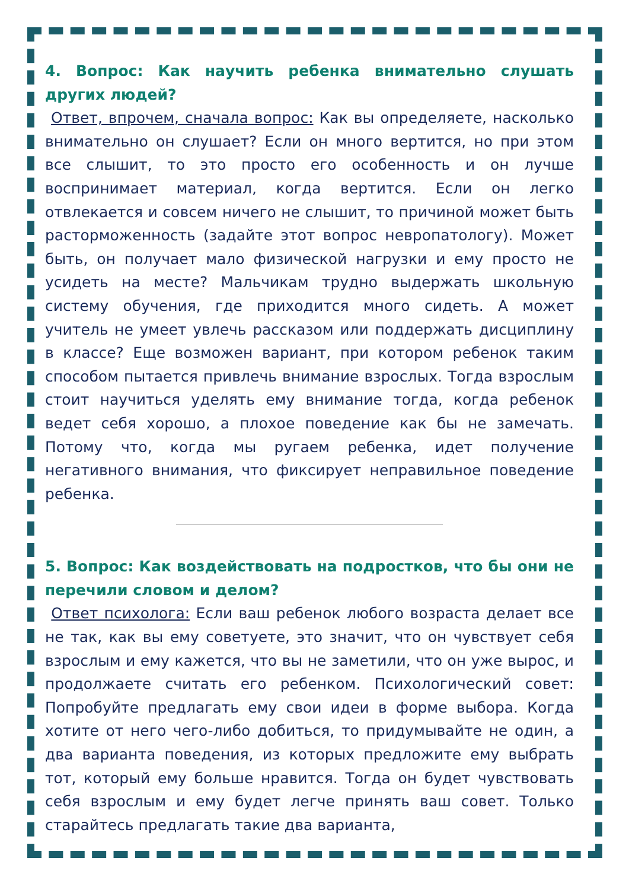4. Вопрос: Как научить ребенка внимательно слушать других людей?
Ответ, впрочем, сначала вопрос: Как вы определяете, насколько внимательно он слушает? Если он много вертится, но при этом все слышит, то это просто его особенность и он лучше воспринимает материал, когда вертится. Если он легко отвлекается и совсем ничего не слышит, то причиной может быть расторможенность (задайте этот вопрос невропатологу). Может быть, он получает мало физической нагрузки и ему просто не усидеть на месте? Мальчикам трудно выдержать школьную систему обучения, где приходится много сидеть. А может учитель не умеет увлечь рассказом или поддержать дисциплину в классе? Еще возможен вариант, при котором ребенок таким способом пытается привлечь внимание взрослых. Тогда взрослым стоит научиться уделять ему внимание тогда, когда ребенок ведет себя хорошо, а плохое поведение как бы не замечать. Потому что, когда мы ругаем ребенка, идет получение негативного внимания, что фиксирует неправильное поведение ребенка.
5. Вопрос: Как воздействовать на подростков, что бы они не перечили словом и делом?
Ответ психолога: Если ваш ребенок любого возраста делает все не так, как вы ему советуете, это значит, что он чувствует себя взрослым и ему кажется, что вы не заметили, что он уже вырос, и продолжаете считать его ребенком. Психологический совет: Попробуйте предлагать ему свои идеи в форме выбора. Когда хотите от него чего-либо добиться, то придумывайте не один, а два варианта поведения, из которых предложите ему выбрать тот, который ему больше нравится. Тогда он будет чувствовать себя взрослым и ему будет легче принять ваш совет. Только старайтесь предлагать такие два варианта,